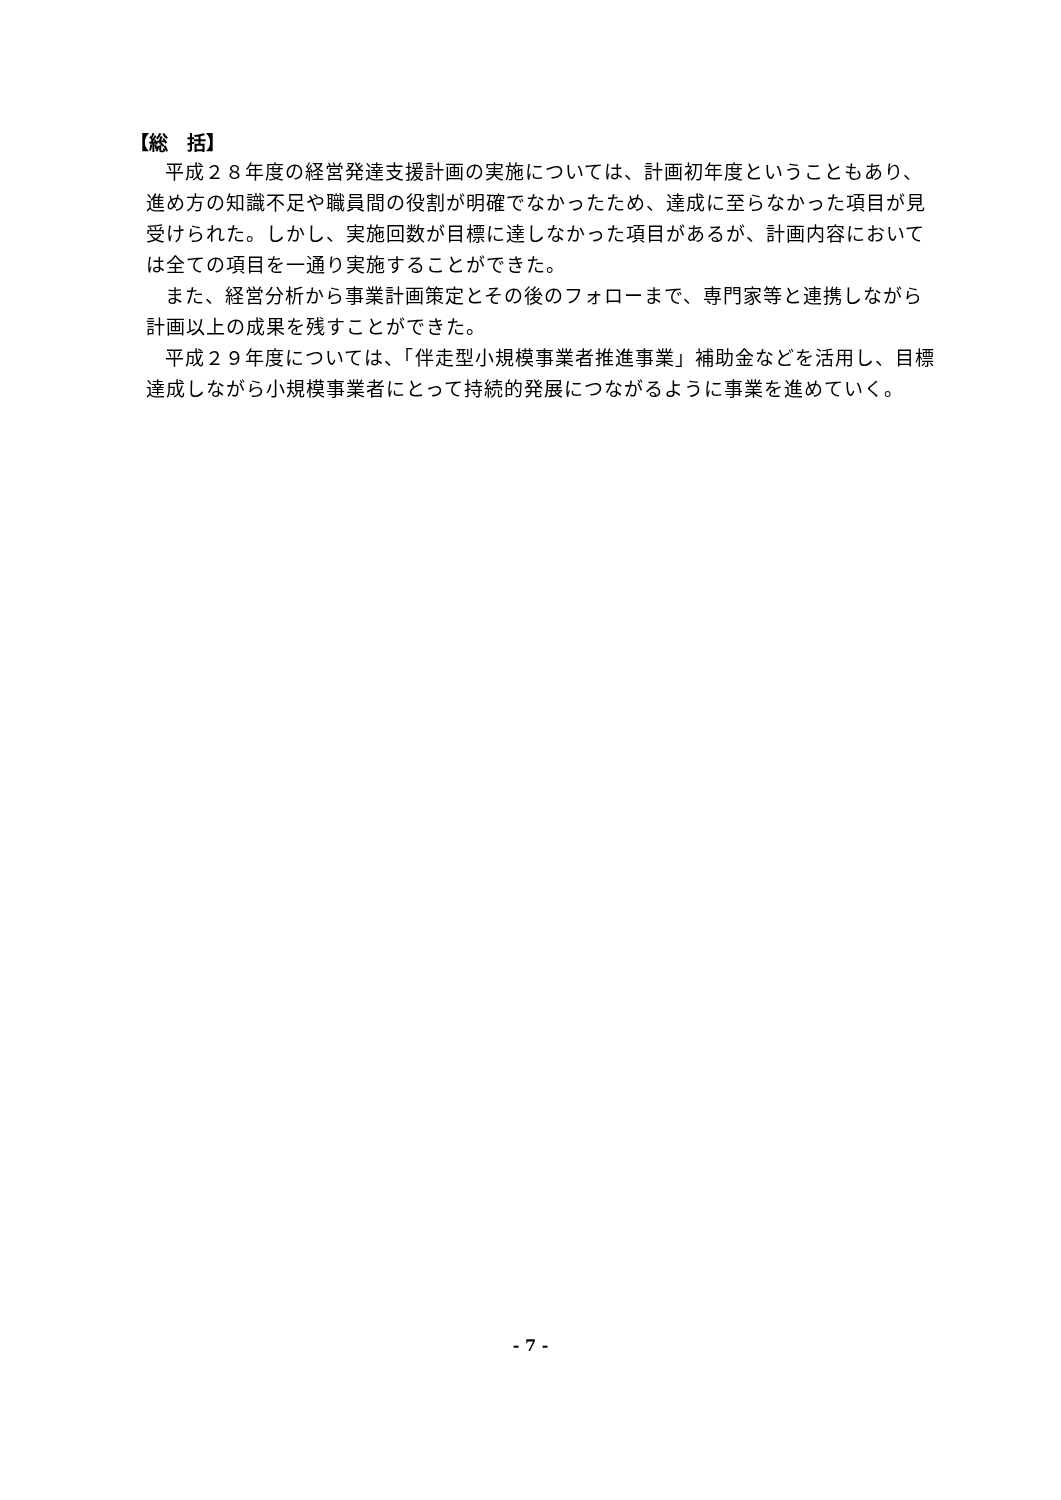【総　括】
平成２８年度の経営発達支援計画の実施については、計画初年度ということもあり、進め方の知識不足や職員間の役割が明確でなかったため、達成に至らなかった項目が見受けられた。しかし、実施回数が目標に達しなかった項目があるが、計画内容においては全ての項目を一通り実施することができた。
また、経営分析から事業計画策定とその後のフォローまで、専門家等と連携しながら計画以上の成果を残すことができた。
平成２９年度については、「伴走型小規模事業者推進事業」補助金などを活用し、目標達成しながら小規模事業者にとって持続的発展につながるように事業を進めていく。
- 7 -